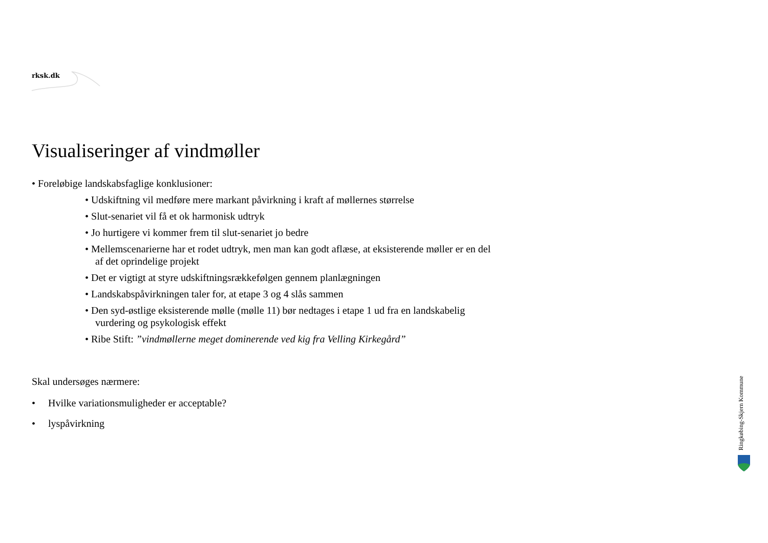rksk.dk
Visualiseringer af vindmøller
• Foreløbige landskabsfaglige konklusioner:
• Udskiftning vil medføre mere markant påvirkning i kraft af møllernes størrelse
• Slut-senariet vil få et ok harmonisk udtryk
• Jo hurtigere vi kommer frem til slut-senariet jo bedre
• Mellemscenarierne har et rodet udtryk, men man kan godt aflæse, at eksisterende møller er en del af det oprindelige projekt
• Det er vigtigt at styre udskiftningsrækkefølgen gennem planlægningen
• Landskabspåvirkningen taler for, at etape 3 og 4 slås sammen
• Den syd-østlige eksisterende mølle (mølle 11) bør nedtages i etape 1 ud fra en landskabelig vurdering og psykologisk effekt
• Ribe Stift: ”vindmøllerne meget dominerende ved kig fra Velling Kirkegård”
Skal undersøges nærmere:
• Hvilke variationsmuligheder er acceptable?
• lyspåvirkning
Ringkøbing-Skjern Kommune